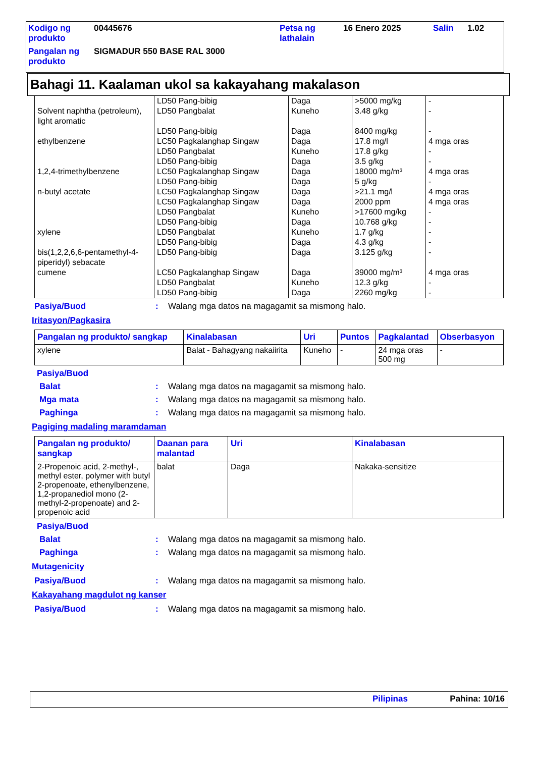| Kodigo ng produkto | 00445676 | Petsa ng lathalain | 16 Enero 2025 | Salin | 1.02 |
| Pangalan ng produkto | SIGMADUR 550 BASE RAL 3000 | | | | |
Bahagi 11. Kaalaman ukol sa kakayahang makalason
| Solvent naphtha (petroleum), light aromatic ethylbenzene 1,2,4-trimethylbenzene n-butyl acetate xylene bis(1,2,2,6,6-pentamethyl-4-piperidyl) sebacate cumene | LD50 Pang-bibig LD50 Pangbalat LD50 Pang-bibig LC50 Pagkalanghap Singaw LD50 Pangbalat LD50 Pang-bibig LC50 Pagkalanghap Singaw LD50 Pang-bibig LC50 Pagkalanghap Singaw LC50 Pagkalanghap Singaw LD50 Pangbalat LD50 Pang-bibig LD50 Pangbalat LD50 Pang-bibig LD50 Pang-bibig LC50 Pagkalanghap Singaw LD50 Pangbalat LD50 Pang-bibig | Daga Kuneho Daga Daga Kuneho Daga Daga Daga Daga Daga Kuneho Daga Kuneho Daga Daga Daga Kuneho Daga | >5000 mg/kg 3.48 g/kg 8400 mg/kg 17.8 mg/l 17.8 g/kg 3.5 g/kg 18000 mg/m³ 5 g/kg >21.1 mg/l 2000 ppm >17600 mg/kg 10.768 g/kg 1.7 g/kg 4.3 g/kg 3.125 g/kg 39000 mg/m³ 12.3 g/kg 2260 mg/kg | - - - 4 mga oras - - 4 mga oras - 4 mga oras 4 mga oras - - - - - 4 mga oras - - |
Pasiya/Buod: Walang mga datos na magagamit sa mismong halo.
Iritasyon/Pagkasira
| Pangalan ng produkto/ sangkap | Kinalabasan | Uri | Puntos | Pagkalantad | Obserbasyon |
| --- | --- | --- | --- | --- | --- |
| xylene | Balat - Bahagyang nakaiirita | Kuneho | - | 24 mga oras 500 mg | - |
Pasiya/Buod
Balat: Walang mga datos na magagamit sa mismong halo.
Mga mata: Walang mga datos na magagamit sa mismong halo.
Paghinga: Walang mga datos na magagamit sa mismong halo.
Pagiging madaling maramdaman
| Pangalan ng produkto/ sangkap | Daanan para malantad | Uri | Kinalabasan |
| --- | --- | --- | --- |
| 2-Propenoic acid, 2-methyl-, methyl ester, polymer with butyl 2-propenoate, ethenylbenzene, 1,2-propanediol mono (2-methyl-2-propenoate) and 2-propenoic acid | balat | Daga | Nakaka-sensitize |
Pasiya/Buod
Balat: Walang mga datos na magagamit sa mismong halo.
Paghinga: Walang mga datos na magagamit sa mismong halo.
Mutagenicity
Pasiya/Buod: Walang mga datos na magagamit sa mismong halo.
Kakayahang magdulot ng kanser
Pasiya/Buod: Walang mga datos na magagamit sa mismong halo.
Pilipinas Pahina: 10/16